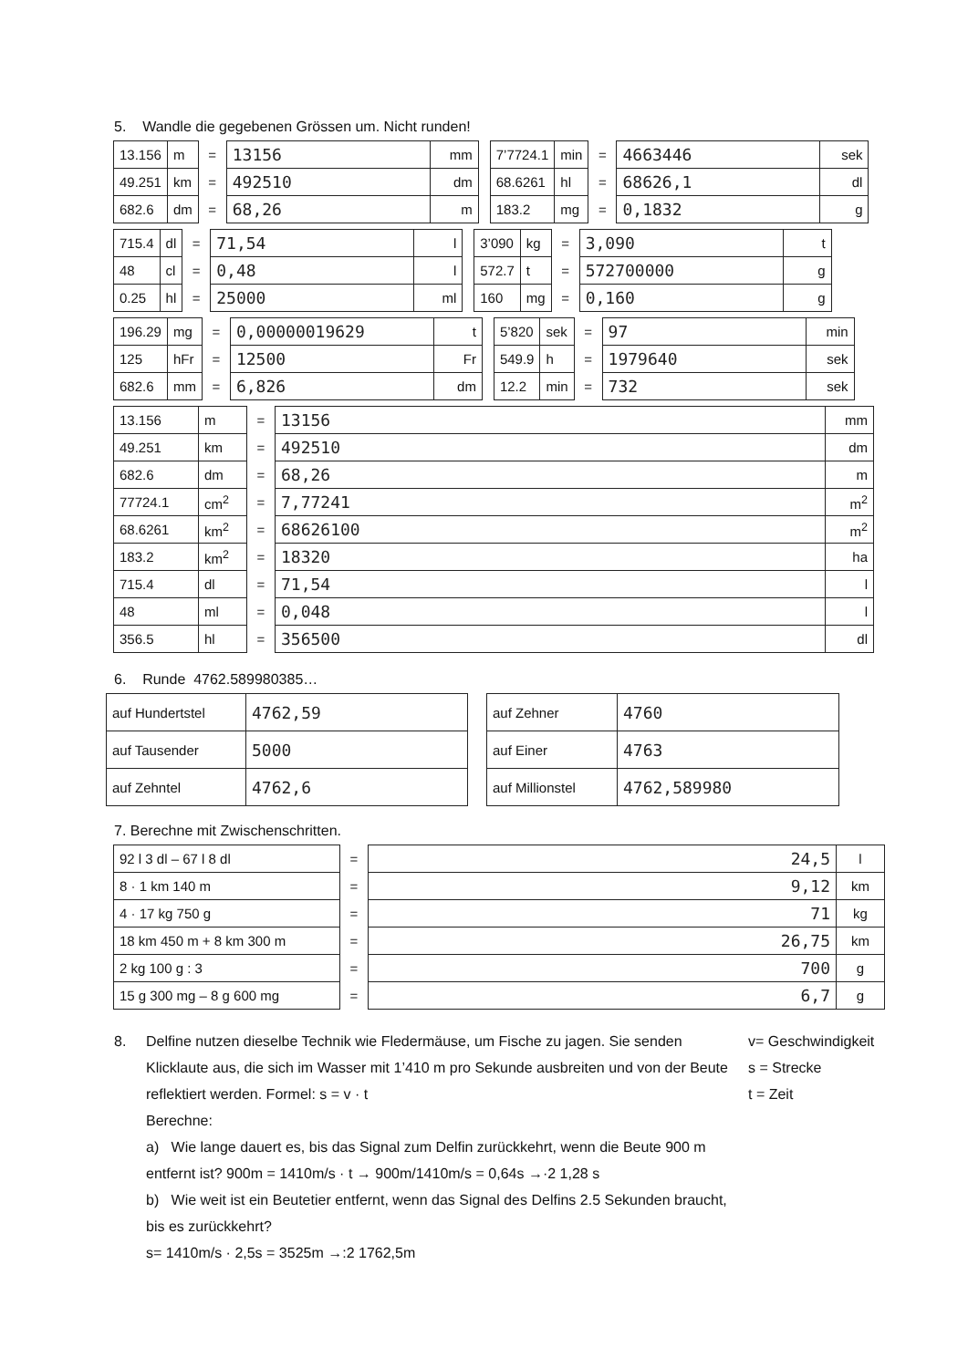5. Wandle die gegebenen Grössen um. Nicht runden!
| 13.156 | m | = | 13156 | mm |
| 49.251 | km | = | 492510 | dm |
| 682.6 | dm | = | 68,26 | m |
| 7’7724.1 | min | = | 4663446 | sek |
| 68.6261 | hl | = | 68626,1 | dl |
| 183.2 | mg | = | 0,1832 | g |
| 715.4 | dl | = | 71,54 | l |
| 48 | cl | = | 0,48 | l |
| 0.25 | hl | = | 25000 | ml |
| 3’090 | kg | = | 3,090 | t |
| 572.7 | t | = | 572700000 | g |
| 160 | mg | = | 0,160 | g |
| 196.29 | mg | = | 0,00000019629 | t |
| 125 | hFr | = | 12500 | Fr |
| 682.6 | mm | = | 6,826 | dm |
| 5’820 | sek | = | 97 | min |
| 549.9 | h | = | 1979640 | sek |
| 12.2 | min | = | 732 | sek |
| 13.156 | m | = | 13156 | mm |
| 49.251 | km | = | 492510 | dm |
| 682.6 | dm | = | 68,26 | m |
| 77724.1 | cm<sup>2</sup> | = | 7,77241 | m<sup>2</sup> |
| 68.6261 | km<sup>2</sup> | = | 68626100 | m<sup>2</sup> |
| 183.2 | km<sup>2</sup> | = | 18320 | ha |
| 715.4 | dl | = | 71,54 | l |
| 48 | ml | = | 0,048 | l |
| 356.5 | hl | = | 356500 | dl |
6. Runde 4762.589980385…
| auf Hundertstel | 4762,59 |
| auf Tausender | 5000 |
| auf Zehntel | 4762,6 |
| auf Zehner | 4760 |
| auf Einer | 4763 |
| auf Millionstel | 4762,589980 |
7. Berechne mit Zwischenschritten.
| 92 l 3 dl – 67 l 8 dl | = | 24,5 | l |
| 8 · 1 km 140 m | = | 9,12 | km |
| 4 · 17 kg 750 g | = | 71 | kg |
| 18 km 450 m + 8 km 300 m | = | 26,75 | km |
| 2 kg 100 g : 3 | = | 700 | g |
| 15 g 300 mg – 8 g 600 mg | = | 6,7 | g |
8. Delfine nutzen dieselbe Technik wie Fledermäuse, um Fische zu jagen. Sie senden Klicklaute aus, die sich im Wasser mit 1’410 m pro Sekunde ausbreiten und von der Beute reflektiert werden. Formel: s = v · t
Berechne:
a) Wie lange dauert es, bis das Signal zum Delfin zurückkehrt, wenn die Beute 900 m entfernt ist? 900m = 1410m/s · t → 900m/1410m/s = 0,64s →·2 1,28 s
b) Wie weit ist ein Beutetier entfernt, wenn das Signal des Delfins 2.5 Sekunden braucht, bis es zurückkehrt?
s= 1410m/s · 2,5s = 3525m →:2 1762,5m
v= Geschwindigkeit
s = Strecke
t = Zeit